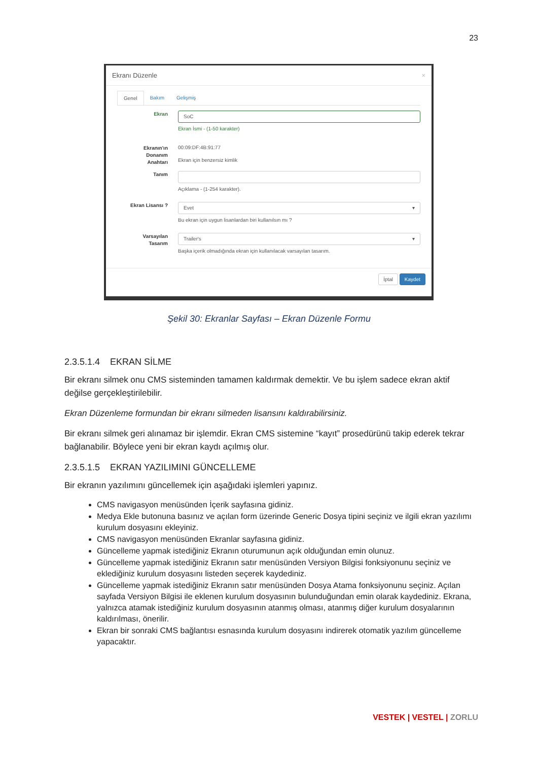23
Ekranı Düzenle ×
Genel Bakım Gelişmiş
Ekran
SoC
Ekran İsmi - (1-50 karakter)
Ekranın'ın
Donanım
Anahtarı
00:09:DF:4B:91:77
Ekran için benzersiz kimlik
Tanım
Açıklama - (1-254 karakter).
Ekran Lisansı ?
Evet ▾
Bu ekran için uygun lisanlardan biri kullanılsın mı ?
Varsayılan
Tasarım
Trailer's ▾
Başka içerik olmadığında ekran için kullanılacak varsayılan tasarım.
İptal Kaydet
Şekil 30: Ekranlar Sayfası – Ekran Düzenle Formu
2.3.5.1.4 EKRAN SİLME
Bir ekranı silmek onu CMS sisteminden tamamen kaldırmak demektir. Ve bu işlem sadece ekran aktif değilse gerçekleştirilebilir.
Ekran Düzenleme formundan bir ekranı silmeden lisansını kaldırabilirsiniz.
Bir ekranı silmek geri alınamaz bir işlemdir. Ekran CMS sistemine “kayıt” prosedürünü takip ederek tekrar bağlanabilir. Böylece yeni bir ekran kaydı açılmış olur.
2.3.5.1.5 EKRAN YAZILIMINI GÜNCELLEME
Bir ekranın yazılımını güncellemek için aşağıdaki işlemleri yapınız.
CMS navigasyon menüsünden İçerik sayfasına gidiniz.
Medya Ekle butonuna basınız ve açılan form üzerinde Generic Dosya tipini seçiniz ve ilgili ekran yazılımı kurulum dosyasını ekleyiniz.
CMS navigasyon menüsünden Ekranlar sayfasına gidiniz.
Güncelleme yapmak istediğiniz Ekranın oturumunun açık olduğundan emin olunuz.
Güncelleme yapmak istediğiniz Ekranın satır menüsünden Versiyon Bilgisi fonksiyonunu seçiniz ve eklediğiniz kurulum dosyasını listeden seçerek kaydediniz.
Güncelleme yapmak istediğiniz Ekranın satır menüsünden Dosya Atama fonksiyonunu seçiniz. Açılan sayfada Versiyon Bilgisi ile eklenen kurulum dosyasının bulunduğundan emin olarak kaydediniz. Ekrana, yalnızca atamak istediğiniz kurulum dosyasının atanmış olması, atanmış diğer kurulum dosyalarının kaldırılması, önerilir.
Ekran bir sonraki CMS bağlantısı esnasında kurulum dosyasını indirerek otomatik yazılım güncelleme yapacaktır.
VESTEK | VESTEL | ZORLU